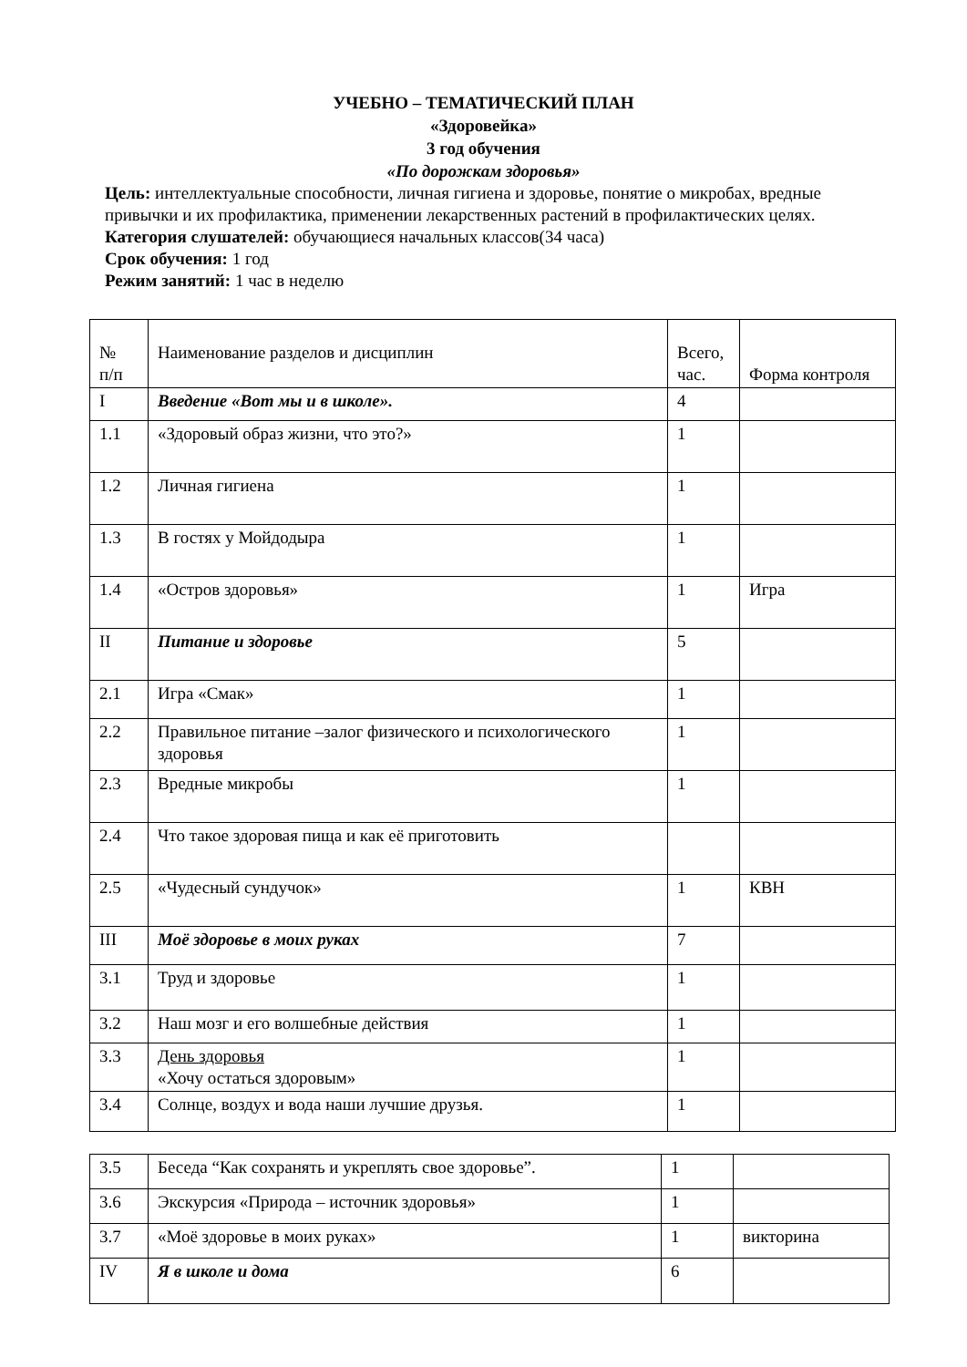УЧЕБНО – ТЕМАТИЧЕСКИЙ ПЛАН
«Здоровейка»
3 год обучения
«По дорожкам здоровья»
Цель: интеллектуальные способности, личная гигиена и здоровье, понятие о микробах, вредные привычки и их профилактика, применении лекарственных растений в профилактических целях.
Категория слушателей: обучающиеся начальных классов(34 часа)
Срок обучения: 1 год
Режим занятий: 1 час в неделю
| № п/п | Наименование разделов и дисциплин | Всего, час. | Форма контроля |
| I | Введение «Вот мы и в школе». | 4 | |
| 1.1 | «Здоровый образ жизни, что это?» | 1 | |
| 1.2 | Личная гигиена | 1 | |
| 1.3 | В гостях у Мойдодыра | 1 | |
| 1.4 | «Остров здоровья» | 1 | Игра |
| II | Питание и здоровье | 5 | |
| 2.1 | Игра «Смак» | 1 | |
| 2.2 | Правильное питание –залог физического и психологического здоровья | 1 | |
| 2.3 | Вредные микробы | 1 | |
| 2.4 | Что такое здоровая пища и как её приготовить | | |
| 2.5 | «Чудесный сундучок» | 1 | КВН |
| III | Моё здоровье в моих руках | 7 | |
| 3.1 | Труд и здоровье | 1 | |
| 3.2 | Наш мозг и его волшебные действия | 1 | |
| 3.3 | День здоровья «Хочу остаться здоровым» | 1 | |
| 3.4 | Солнце, воздух и вода наши лучшие друзья. | 1 | |
| 3.5 | Беседа “Как сохранять и укреплять свое здоровье”. | 1 | |
| 3.6 | Экскурсия «Природа – источник здоровья» | 1 | |
| 3.7 | «Моё здоровье в моих руках» | 1 | викторина |
| IV | Я в школе и дома | 6 | |